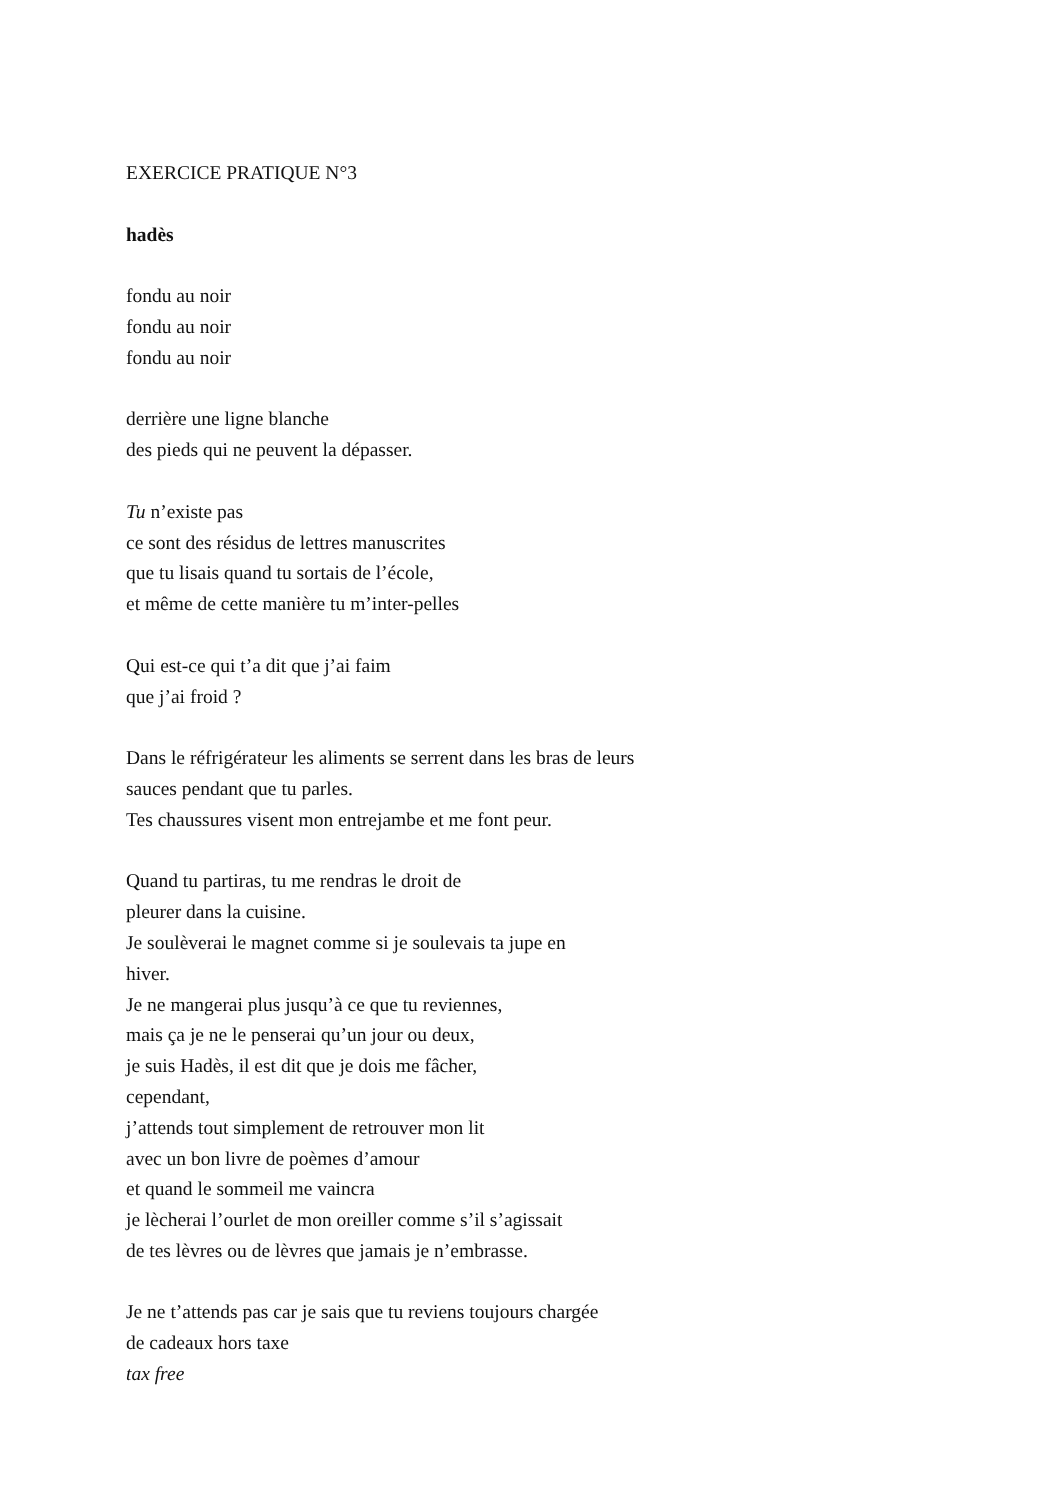EXERCICE PRATIQUE N°3
hadès
fondu au noir
fondu au noir
fondu au noir
derrière une ligne blanche
des pieds qui ne peuvent la dépasser.
Tu n’existe pas
ce sont des résidus de lettres manuscrites
que tu lisais quand tu sortais de l’école,
et même de cette manière tu m’inter-pelles
Qui est-ce qui t’a dit que j’ai faim
que j’ai froid ?
Dans le réfrigérateur les aliments se serrent dans les bras de leurs
sauces pendant que tu parles.
Tes chaussures visent mon entrejambe et me font peur.
Quand tu partiras, tu me rendras le droit de
pleurer dans la cuisine.
Je soulèverai le magnet comme si je soulevais ta jupe en
hiver.
Je ne mangerai plus jusqu’à ce que tu reviennes,
mais ça je ne le penserai qu’un jour ou deux,
je suis Hadès, il est dit que je dois me fâcher,
cependant,
j’attends tout simplement de retrouver mon lit
avec un bon livre de poèmes d’amour
et quand le sommeil me vaincra
je lècherai l’ourlet de mon oreiller comme s’il s’agissait
de tes lèvres ou de lèvres que jamais je n’embrasse.
Je ne t’attends pas car je sais que tu reviens toujours chargée
de cadeaux hors taxe
tax free